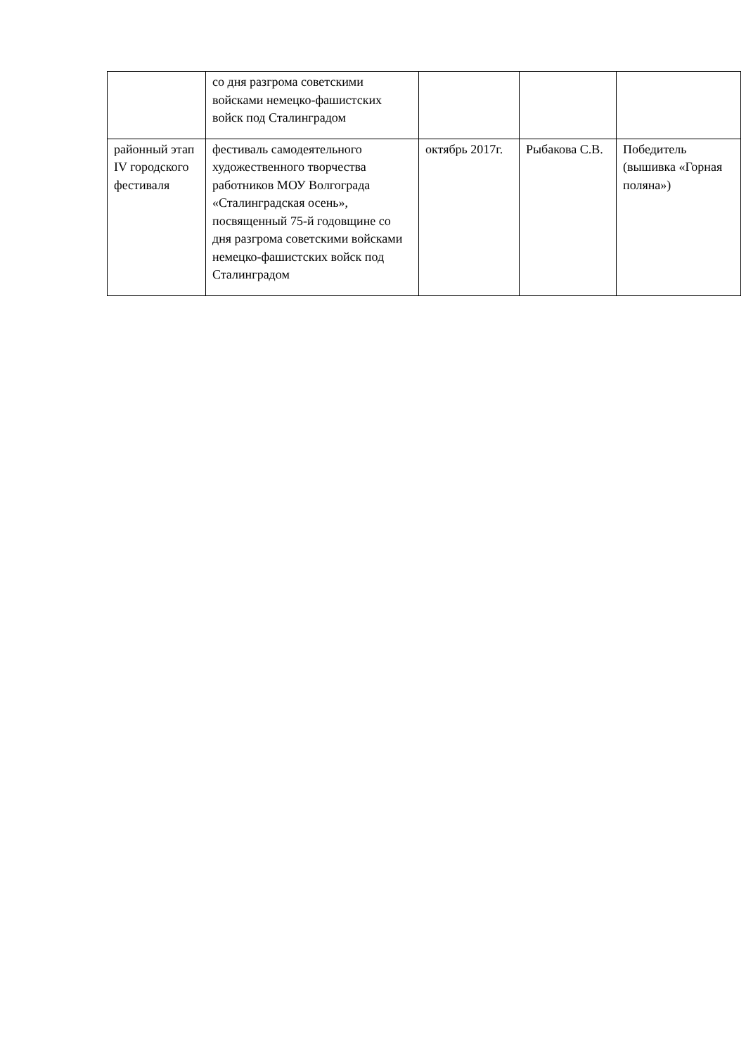| | со дня разгрома советскими войсками немецко-фашистских войск под Сталинградом | | | |
| районный этап IV городского фестиваля | фестиваль самодеятельного художественного творчества работников МОУ Волгограда «Сталинградская осень», посвященный 75-й годовщине со дня разгрома советскими войсками немецко-фашистских войск под Сталинградом | октябрь 2017г. | Рыбакова С.В. | Победитель (вышивка «Горная поляна») |